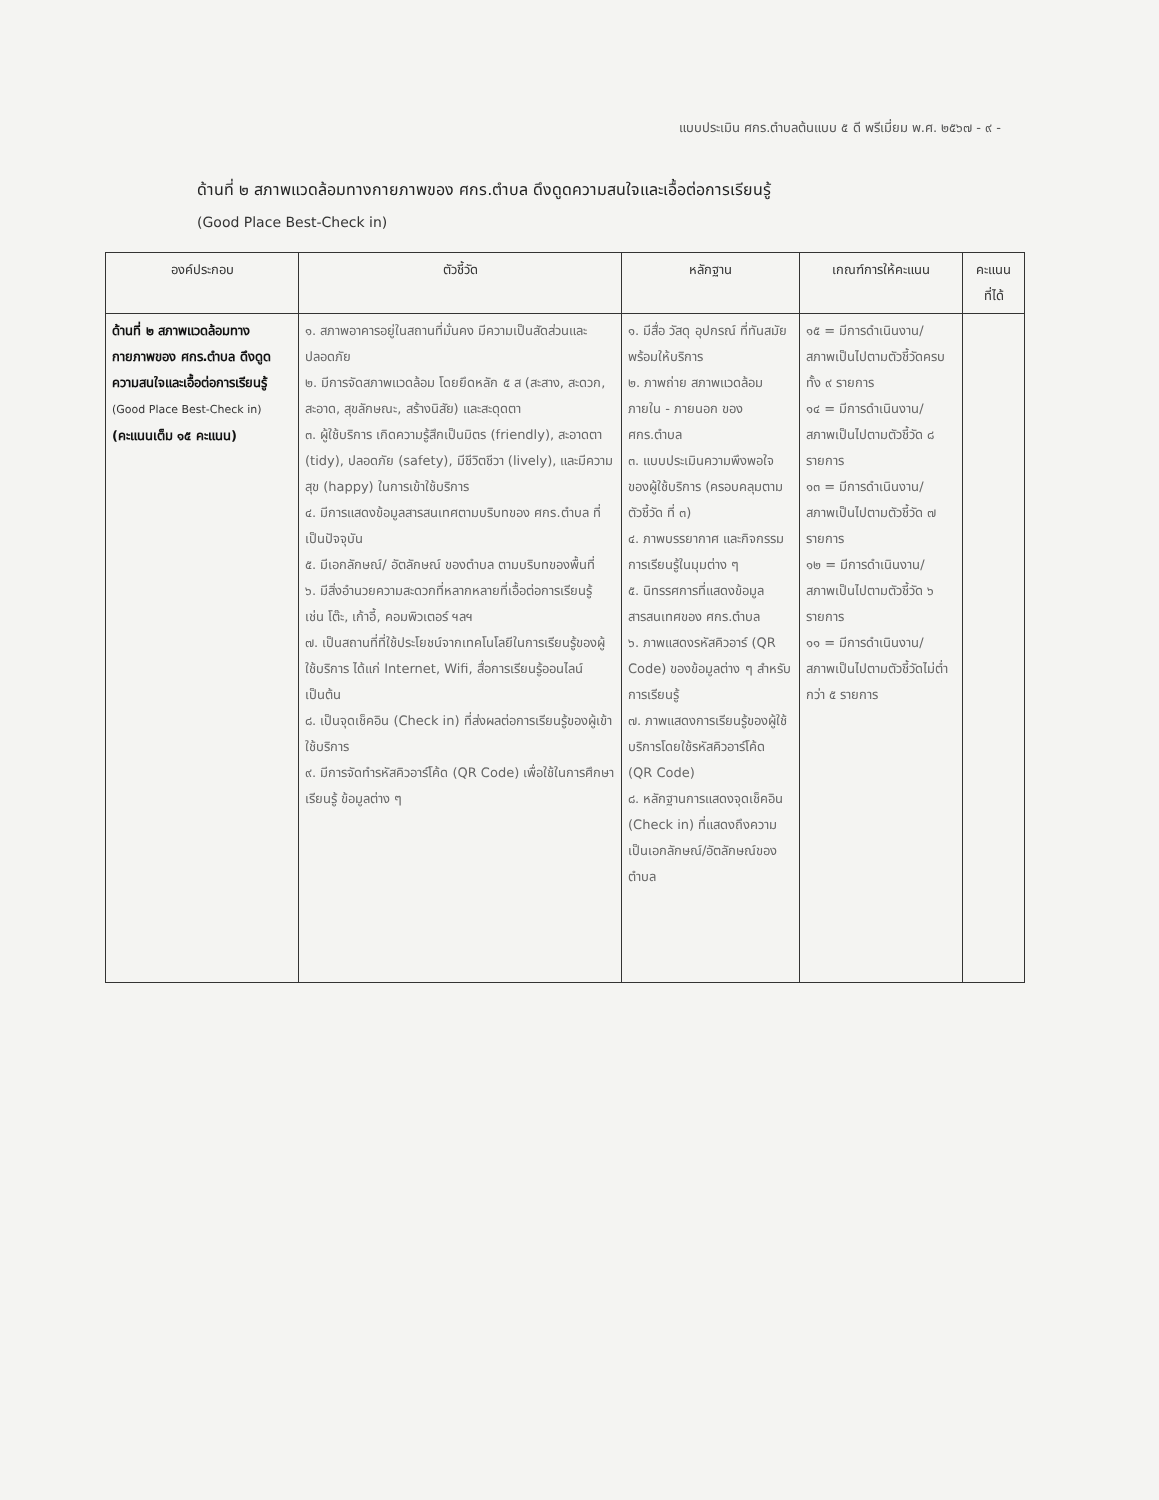แบบประเมิน ศกร.ตำบลต้นแบบ ๕ ดี พรีเมี่ยม พ.ศ. ๒๕๖๗ - ๙ -
ด้านที่ ๒ สภาพแวดล้อมทางกายภาพของ ศกร.ตำบล ดึงดูดความสนใจและเอื้อต่อการเรียนรู้
(Good Place Best-Check in)
| องค์ประกอบ | ตัวชี้วัด | หลักฐาน | เกณฑ์การให้คะแนน | คะแนน ที่ได้ |
| --- | --- | --- | --- | --- |
| ด้านที่ ๒ สภาพแวดล้อมทางกายภาพของ ศกร.ตำบล ดึงดูดความสนใจและเอื้อต่อการเรียนรู้ (Good Place Best-Check in) (คะแนนเต็ม ๑๕ คะแนน) | ๑. สภาพอาคารอยู่ในสถานที่มั่นคง มีความเป็นสัดส่วนและปลอดภัย ๒. มีการจัดสภาพแวดล้อม โดยยึดหลัก ๕ ส (สะสาง, สะดวก, สะอาด, สุขลักษณะ, สร้างนิสัย) และสะดุดตา ๓. ผู้ใช้บริการ เกิดความรู้สึกเป็นมิตร (friendly), สะอาดตา (tidy), ปลอดภัย (safety), มีชีวิตชีวา (lively), และมีความสุข (happy) ในการเข้าใช้บริการ ๔. มีการแสดงข้อมูลสารสนเทศตามบริบทของ ศกร.ตำบล ที่เป็นปัจจุบัน ๕. มีเอกลักษณ์/ อัตลักษณ์ ของตำบล ตามบริบทของพื้นที่ ๖. มีสิ่งอำนวยความสะดวกที่หลากหลายที่เอื้อต่อการเรียนรู้ เช่น โต๊ะ, เก้าอี้, คอมพิวเตอร์ ฯลฯ ๗. เป็นสถานที่ที่ใช้ประโยชน์จากเทคโนโลยีในการเรียนรู้ของผู้ใช้บริการ ได้แก่ Internet, Wifi, สื่อการเรียนรู้ออนไลน์ เป็นต้น ๘. เป็นจุดเช็คอิน (Check in) ที่ส่งผลต่อการเรียนรู้ของผู้เข้าใช้บริการ ๙. มีการจัดทำรหัสคิวอาร์โค้ด (QR Code) เพื่อใช้ในการศึกษา เรียนรู้ ข้อมูลต่าง ๆ | ๑. มีสื่อ วัสดุ อุปกรณ์ ที่ทันสมัย พร้อมให้บริการ ๒. ภาพถ่าย สภาพแวดล้อมภายใน - ภายนอก ของ ศกร.ตำบล ๓. แบบประเมินความพึงพอใจของผู้ใช้บริการ (ครอบคลุมตามตัวชี้วัด ที่ ๓) ๔. ภาพบรรยากาศ และกิจกรรมการเรียนรู้ในมุมต่าง ๆ ๕. นิทรรศการที่แสดงข้อมูลสารสนเทศของ ศกร.ตำบล ๖. ภาพแสดงรหัสคิวอาร์ (QR Code) ของข้อมูลต่าง ๆ สำหรับการเรียนรู้ ๗. ภาพแสดงการเรียนรู้ของผู้ใช้บริการโดยใช้รหัสคิวอาร์โค้ด (QR Code) ๘. หลักฐานการแสดงจุดเช็คอิน (Check in) ที่แสดงถึงความเป็นเอกลักษณ์/อัตลักษณ์ของตำบล | ๑๕ = มีการดำเนินงาน/ สภาพเป็นไปตามตัวชี้วัดครบทั้ง ๙ รายการ ๑๔ = มีการดำเนินงาน/ สภาพเป็นไปตามตัวชี้วัด ๘ รายการ ๑๓ = มีการดำเนินงาน/ สภาพเป็นไปตามตัวชี้วัด ๗ รายการ ๑๒ = มีการดำเนินงาน/ สภาพเป็นไปตามตัวชี้วัด ๖ รายการ ๑๑ = มีการดำเนินงาน/ สภาพเป็นไปตามตัวชี้วัดไม่ต่ำกว่า ๕ รายการ | |